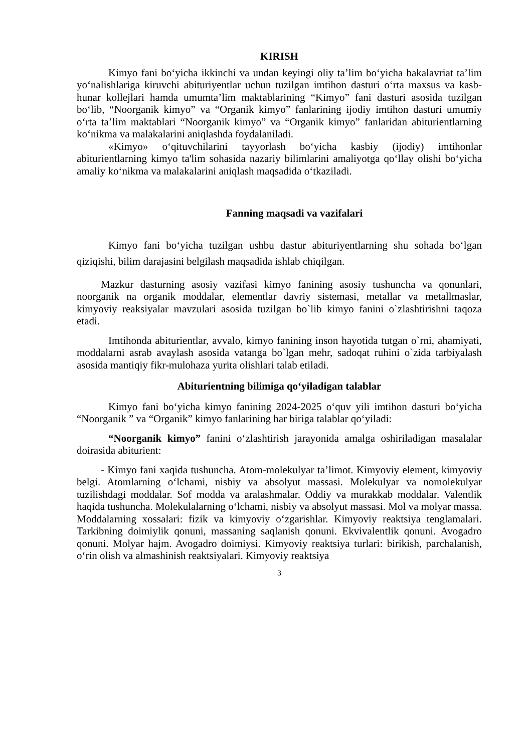KIRISH
Kimyo fani bo‘yicha ikkinchi va undan keyingi oliy ta’lim bo‘yicha bakalavriat ta’lim yo‘nalishlariga kiruvchi abituriyentlar uchun tuzilgan imtihon dasturi o‘rta maxsus va kasb-hunar kollejlari hamda umumta’lim maktablarining “Kimyo” fani dasturi asosida tuzilgan bo‘lib, “Noorganik kimyo” va “Organik kimyo” fanlarining ijodiy imtihon dasturi umumiy o‘rta ta’lim maktablari “Noorganik kimyo” va “Organik kimyo” fanlaridan abiturientlarning ko‘nikma va malakalarini aniqlashda foydalaniladi.
«Kimyo» o‘qituvchilarini tayyorlash bo‘yicha kasbiy (ijodiy) imtihonlar abiturientlarning kimyo ta'lim sohasida nazariy bilimlarini amaliyotga qo‘llay olishi bo‘yicha amaliy ko‘nikma va malakalarini aniqlash maqsadida o‘tkaziladi.
Fanning maqsadi va vazifalari
Kimyo fani bo‘yicha tuzilgan ushbu dastur abituriyentlarning shu sohada bo‘lgan qiziqishi, bilim darajasini belgilash maqsadida ishlab chiqilgan.
Mazkur dasturning asosiy vazifasi kimyo fanining asosiy tushuncha va qonunlari, noorganik na organik moddalar, elementlar davriy sistemasi, metallar va metallmaslar, kimyoviy reaksiyalar mavzulari asosida tuzilgan bo`lib kimyo fanini o`zlashtirishni taqoza etadi.
Imtihonda abiturientlar, avvalo, kimyo fanining inson hayotida tutgan o`rni, ahamiyati, moddalarni asrab avaylash asosida vatanga bo`lgan mehr, sadoqat ruhini o`zida tarbiyalash asosida mantiqiy fikr-mulohaza yurita olishlari talab etiladi.
Abiturientning bilimiga qo‘yiladigan talablar
Kimyo fani bo‘yicha kimyo fanining 2024-2025 o‘quv yili imtihon dasturi bo‘yicha “Noorganik ” va “Organik” kimyo fanlarining har biriga talablar qo‘yiladi:
“Noorganik kimyo” fanini o‘zlashtirish jarayonida amalga oshiriladigan masalalar doirasida abiturient:
- Kimyo fani xaqida tushuncha. Atom-molekulyar ta’limot. Kimyoviy element, kimyoviy belgi. Atomlarning o‘lchami, nisbiy va absolyut massasi. Molekulyar va nomolekulyar tuzilishdagi moddalar. Sof modda va aralashmalar. Oddiy va murakkab moddalar. Valentlik haqida tushuncha. Molekulalarning o‘lchami, nisbiy va absolyut massasi. Mol va molyar massa. Moddalarning xossalari: fizik va kimyoviy o‘zgarishlar. Kimyoviy reaktsiya tenglamalari. Tarkibning doimiylik qonuni, massaning saqlanish qonuni. Ekvivalentlik qonuni. Avogadro qonuni. Molyar hajm. Avogadro doimiysi. Kimyoviy reaktsiya turlari: birikish, parchalanish, o‘rin olish va almashinish reaktsiyalari. Kimyoviy reaktsiya
3